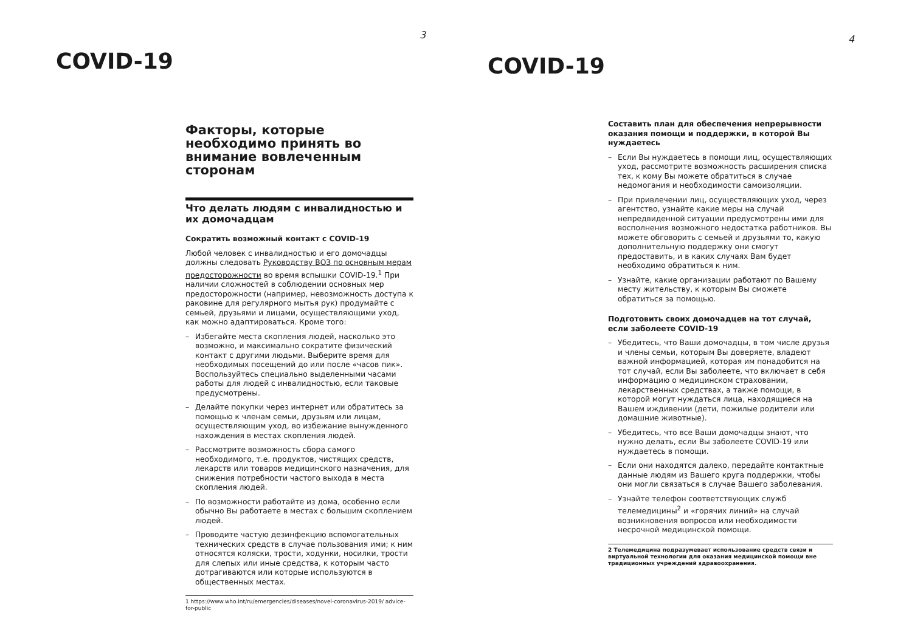3
COVID-19
Факторы, которые необходимо принять во внимание вовлеченным сторонам
Что делать людям с инвалидностью и их домочадцам
Сократить возможный контакт с COVID-19
Любой человек с инвалидностью и его домочадцы должны следовать Руководству ВОЗ по основным мерам предосторожности во время вспышки COVID-19.<sup>1</sup> При наличии сложностей в соблюдении основных мер предосторожности (например, невозможность доступа к раковине для регулярного мытья рук) продумайте с семьей, друзьями и лицами, осуществляющими уход, как можно адаптироваться. Кроме того:
– Избегайте места скопления людей, насколько это возможно, и максимально сократите физический контакт с другими людьми. Выберите время для необходимых посещений до или после «часов пик». Воспользуйтесь специально выделенными часами работы для людей с инвалидностью, если таковые предусмотрены.
– Делайте покупки через интернет или обратитесь за помощью к членам семьи, друзьям или лицам, осуществляющим уход, во избежание вынужденного нахождения в местах скопления людей.
– Рассмотрите возможность сбора самого необходимого, т.е. продуктов, чистящих средств, лекарств или товаров медицинского назначения, для снижения потребности частого выхода в места скопления людей.
– По возможности работайте из дома, особенно если обычно Вы работаете в местах с большим скоплением людей.
– Проводите частую дезинфекцию вспомогательных технических средств в случае пользования ими; к ним относятся коляски, трости, ходунки, носилки, трости для слепых или иные средства, к которым часто дотрагиваются или которые используются в общественных местах.
1 https://www.who.int/ru/emergencies/diseases/novel-coronavirus-2019/ advice-for-public
4
COVID-19
Составить план для обеспечения непрерывности оказания помощи и поддержки, в которой Вы нуждаетесь
– Если Вы нуждаетесь в помощи лиц, осуществляющих уход, рассмотрите возможность расширения списка тех, к кому Вы можете обратиться в случае недомогания и необходимости самоизоляции.
– При привлечении лиц, осуществляющих уход, через агентство, узнайте какие меры на случай непредвиденной ситуации предусмотрены ими для восполнения возможного недостатка работников. Вы можете обговорить с семьей и друзьями то, какую дополнительную поддержку они смогут предоставить, и в каких случаях Вам будет необходимо обратиться к ним.
– Узнайте, какие организации работают по Вашему месту жительству, к которым Вы сможете обратиться за помощью.
Подготовить своих домочадцев на тот случай, если заболеете COVID-19
– Убедитесь, что Ваши домочадцы, в том числе друзья и члены семьи, которым Вы доверяете, владеют важной информацией, которая им понадобится на тот случай, если Вы заболеете, что включает в себя информацию о медицинском страховании, лекарственных средствах, а также помощи, в которой могут нуждаться лица, находящиеся на Вашем иждивении (дети, пожилые родители или домашние животные).
– Убедитесь, что все Ваши домочадцы знают, что нужно делать, если Вы заболеете COVID-19 или нуждаетесь в помощи.
– Если они находятся далеко, передайте контактные данные людям из Вашего круга поддержки, чтобы они могли связаться в случае Вашего заболевания.
– Узнайте телефон соответствующих служб телемедицины<sup>2</sup> и «горячих линий» на случай возникновения вопросов или необходимости несрочной медицинской помощи.
2 Телемедицина подразумевает использование средств связи и виртуальной технологии для оказания медицинской помощи вне традиционных учреждений здравоохранения.